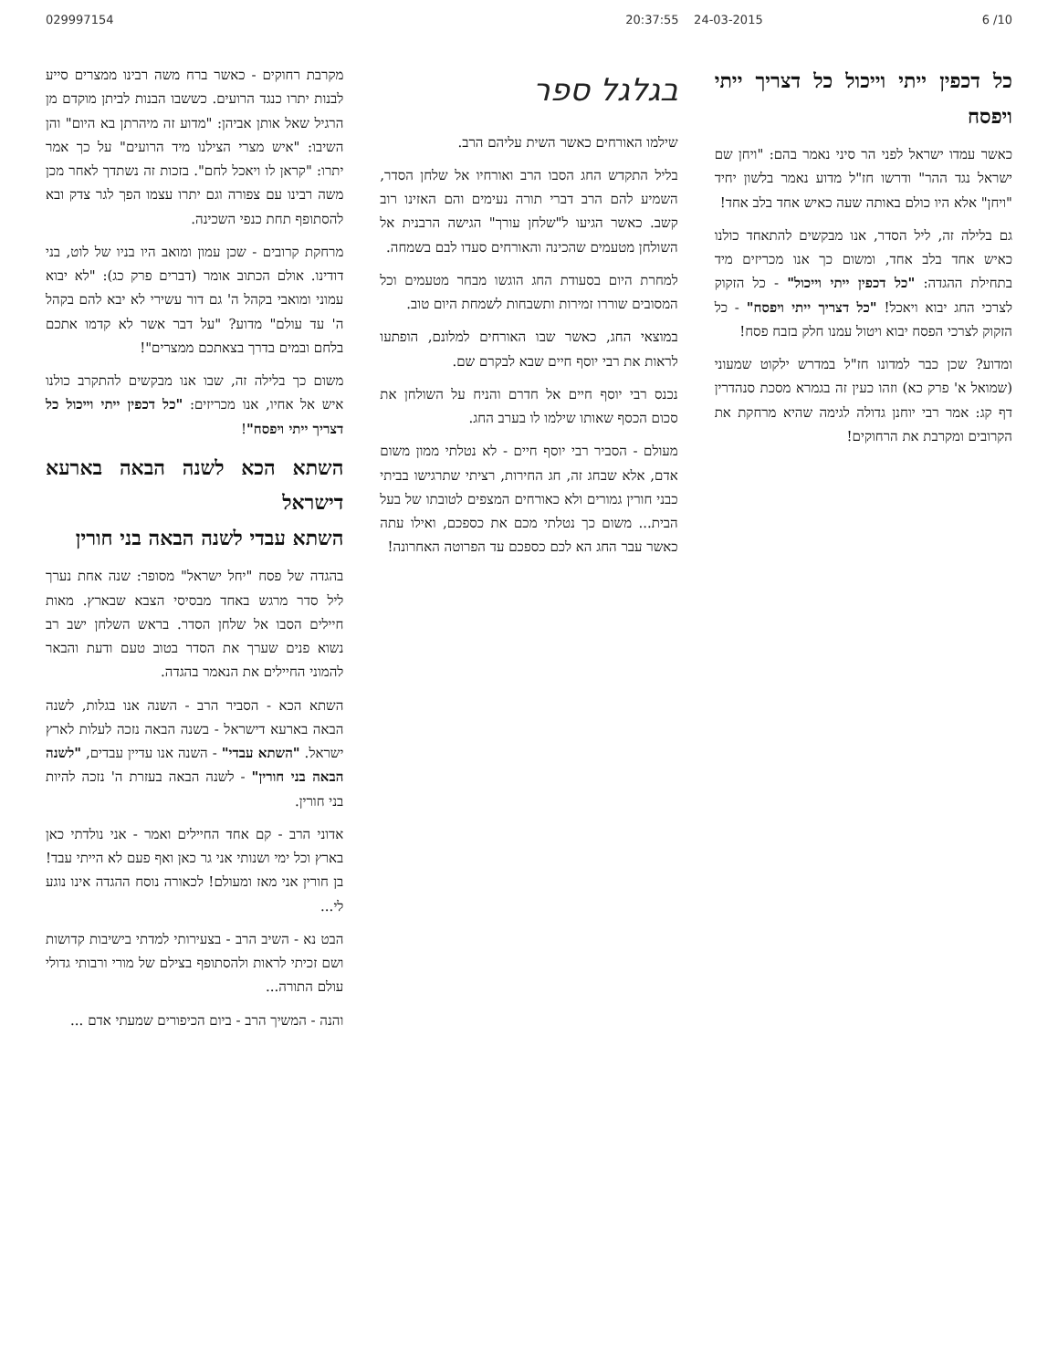029997154 20:37:55 24-03-2015 6 /10
כל דכפין ייתי וייכול כל דצריך ייתי ויפסח
כאשר עמדו ישראל לפני הר סיני נאמר בהם: "ויחן שם ישראל נגד ההר" ודרשו חז"ל מדוע נאמר בלשון יחיד "ויחן" אלא היו כולם באותה שעה כאיש אחד בלב אחד!
גם בלילה זה, ליל הסדר, אנו מבקשים להתאחד כולנו כאיש אחד בלב אחד, ומשום כך אנו מכריזים מיד בתחילת ההגדה: "כל דכפין ייתי וייכול" - כל הזקוק לצרכי החג יבוא ויאכל! "כל דצריך ייתי ויפסח" - כל הזקוק לצרכי הפסח יבוא ויטול עמנו חלק בזבח פסח!
ומדוע? שכן כבר למדונו חז"ל במדרש ילקוט שמעוני (שמואל א' פרק כא) וזהו כעין זה בגמרא מסכת סנהדרין דף קג: אמר רבי יוחנן גדולה לגימה שהיא מרחקת את הקרובים ומקרבת את הרחוקים!
בגלגל ספר
שילמו האורחים כאשר השית עליהם הרב.
בליל התקדש החג הסבו הרב ואורחיו אל שלחן הסדר, השמיע להם הרב דברי תורה נעימים והם האזינו רוב קשב. כאשר הגיעו ל"שלחן עורך" הגישה הרבנית אל השולחן מטעמים שהכינה והאורחים סעדו לבם בשמחה.
למחרת היום בסעודת החג הוגשו מבחר מטעמים וכל המסובים שוררו זמירות ותשבחות לשמחת היום טוב.
במוצאי החג, כאשר שבו האורחים למלונם, הופתעו לראות את רבי יוסף חיים שבא לבקרם שם.
נכנס רבי יוסף חיים אל חדרם והניח על השולחן את סכום הכסף שאותו שילמו לו בערב החג.
מעולם - הסביר רבי יוסף חיים - לא נטלתי ממון משום אדם, אלא שבחג זה, חג החירות, רציתי שתרגישו בביתי כבני חורין גמורים ולא כאורחים המצפים לטובתו של בעל הבית... משום כך נטלתי מכם את כספכם, ואילו עתה כאשר עבר החג הא לכם כספכם עד הפרוטה האחרונה!
מקרבת רחוקים - כאשר ברח משה רבינו ממצרים סייע לבנות יתרו כנגד הרועים. כששבו הבנות לביתן מוקדם מן הרגיל שאל אותן אביהן: "מדוע זה מיהרתן בא היום" והן השיבו: "איש מצרי הצילנו מיד הרועים" על כך אמר יתרו: "קראן לו ויאכל לחם". בזכות זה נשתדך לאחר מכן משה רבינו עם צפורה וגם יתרו עצמו הפך לגר צדק ובא להסתופף תחת כנפי השכינה.
מרחקת קרובים - שכן עמון ומואב היו בניו של לוט, בני דודינו. אולם הכתוב אומר (דברים פרק כג): "לא יבוא עמוני ומואבי בקהל ה' גם דור עשירי לא יבא להם בקהל ה' עד עולם" מדוע? "על דבר אשר לא קדמו אתכם בלחם ובמים בדרך בצאתכם ממצרים"!
משום כך בלילה זה, שבו אנו מבקשים להתקרב כולנו איש אל אחיו, אנו מכריזים: "כל דכפין ייתי וייכול כל דצריך ייתי ויפסח"!
השתא הכא לשנה הבאה בארעא דישראל
השתא עבדי לשנה הבאה בני חורין
בהגדה של פסח "יחל ישראל" מסופר: שנה אחת נערך ליל סדר מרגש באחד מבסיסי הצבא שבארץ. מאות חיילים הסבו אל שלחן הסדר. בראש השלחן ישב רב נשוא פנים שערך את הסדר בטוב טעם ודעת והבאר להמוני החיילים את הנאמר בהגדה.
השתא הכא - הסביר הרב - השנה אנו בגלות, לשנה הבאה בארעא דישראל - בשנה הבאה נזכה לעלות לארץ ישראל. "השתא עבדי" - השנה אנו עדיין עבדים, "לשנה הבאה בני חורין" - לשנה הבאה בעזרת ה' נזכה להיות בני חורין.
אדוני הרב - קם אחד החיילים ואמר - אני נולדתי כאן בארץ וכל ימי ושנותי אני גר כאן ואף פעם לא הייתי עבד! בן חורין אני מאז ומעולם! לכאורה נוסח ההגדה אינו נוגע לי...
הבט נא - השיב הרב - בצעירותי למדתי בישיבות קדושות ושם זכיתי לראות ולהסתופף בצילם של מורי ורבותי גדולי עולם התורה...
והנה - המשיך הרב - ביום הכיפורים שמעתי אדם ...